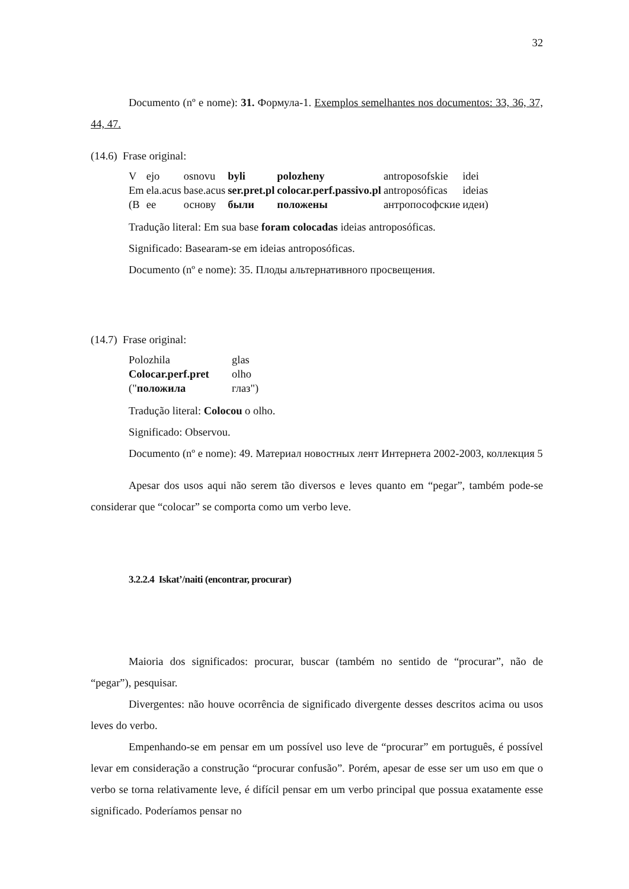32
Documento (nº e nome): 31. Формула-1. Exemplos semelhantes nos documentos: 33, 36, 37, 44, 47.
(14.6) Frase original:
| V | ejo | osnovu | byli | polozheny | antroposofskie | idei |
| Em | ela.acus | base.acus | ser.pret.pl | colocar.perf.passivo.pl | antroposóficas | ideias |
| (В | ее | основу | были | положены | антропософские | идеи) |
Tradução literal: Em sua base foram colocadas ideias antroposóficas.
Significado: Basearam-se em ideias antroposóficas.
Documento (nº e nome): 35. Плоды альтернативного просвещения.
(14.7) Frase original:
| Polozhila | glas |
| Colocar.perf.pret | olho |
| (" положила | глаз") |
Tradução literal: Colocou o olho.
Significado: Observou.
Documento (nº e nome): 49. Материал новостных лент Интернета 2002-2003, коллекция 5
Apesar dos usos aqui não serem tão diversos e leves quanto em “pegar”, também pode-se considerar que “colocar” se comporta como um verbo leve.
3.2.2.4 Iskat’/naiti (encontrar, procurar)
Maioria dos significados: procurar, buscar (também no sentido de “procurar”, não de “pegar”), pesquisar.
Divergentes: não houve ocorrência de significado divergente desses descritos acima ou usos leves do verbo.
Empenhando-se em pensar em um possível uso leve de “procurar” em português, é possível levar em consideração a construção “procurar confusão”. Porém, apesar de esse ser um uso em que o verbo se torna relativamente leve, é difícil pensar em um verbo principal que possua exatamente esse significado. Poderíamos pensar no